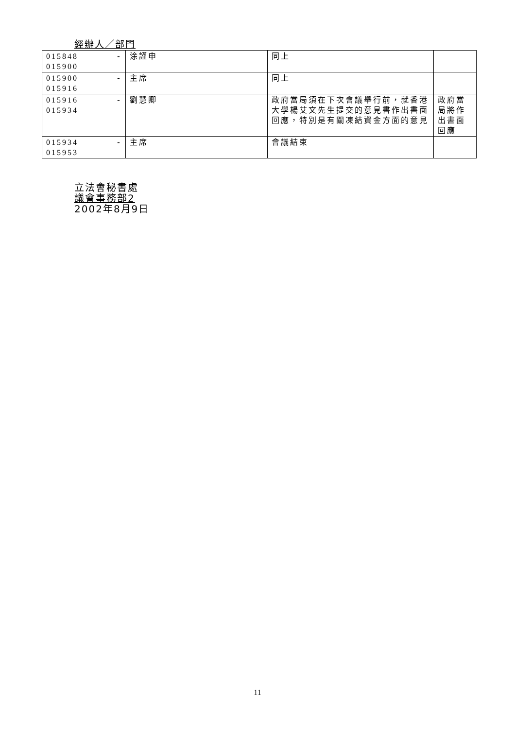經辦人／部門
| 015848 015900 | - | 涂謹申 | 同上 | |
| 015900 015916 | - | 主席 | 同上 | |
| 015916 015934 | - | 劉慧卿 | 政府當局須在下次會議舉行前，就香港大學楊艾文先生提交的意見書作出書面回應，特別是有關凍結資金方面的意見 | 政府當局將作出書面回應 |
| 015934 015953 | - | 主席 | 會議結束 | |
立法會秘書處
議會事務部2
2002年8月9日
11